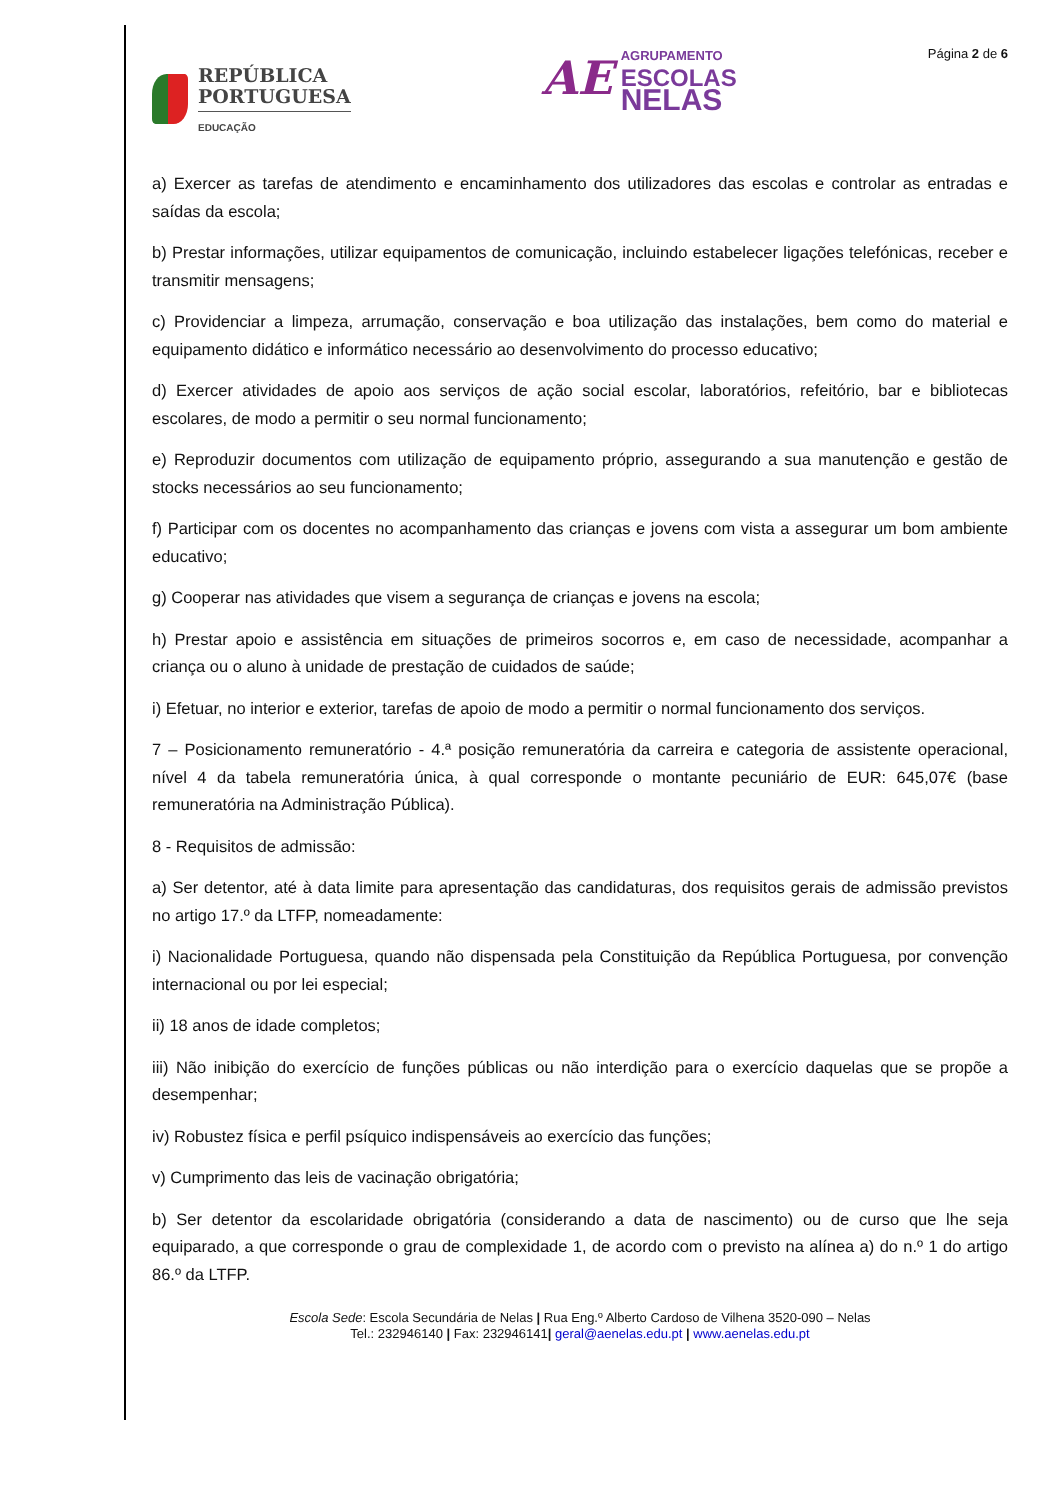REPÚBLICA
PORTUGUESA
EDUCAÇÃO
AE
AGRUPAMENTO
ESCOLAS
NELAS
Página 2 de 6
a) Exercer as tarefas de atendimento e encaminhamento dos utilizadores das escolas e controlar as entradas e saídas da escola;
b) Prestar informações, utilizar equipamentos de comunicação, incluindo estabelecer ligações telefónicas, receber e transmitir mensagens;
c) Providenciar a limpeza, arrumação, conservação e boa utilização das instalações, bem como do material e equipamento didático e informático necessário ao desenvolvimento do processo educativo;
d) Exercer atividades de apoio aos serviços de ação social escolar, laboratórios, refeitório, bar e bibliotecas escolares, de modo a permitir o seu normal funcionamento;
e) Reproduzir documentos com utilização de equipamento próprio, assegurando a sua manutenção e gestão de stocks necessários ao seu funcionamento;
f) Participar com os docentes no acompanhamento das crianças e jovens com vista a assegurar um bom ambiente educativo;
g) Cooperar nas atividades que visem a segurança de crianças e jovens na escola;
h) Prestar apoio e assistência em situações de primeiros socorros e, em caso de necessidade, acompanhar a criança ou o aluno à unidade de prestação de cuidados de saúde;
i) Efetuar, no interior e exterior, tarefas de apoio de modo a permitir o normal funcionamento dos serviços.
7 – Posicionamento remuneratório - 4.ª posição remuneratória da carreira e categoria de assistente operacional, nível 4 da tabela remuneratória única, à qual corresponde o montante pecuniário de EUR: 645,07€ (base remuneratória na Administração Pública).
8 - Requisitos de admissão:
a) Ser detentor, até à data limite para apresentação das candidaturas, dos requisitos gerais de admissão previstos no artigo 17.º da LTFP, nomeadamente:
i) Nacionalidade Portuguesa, quando não dispensada pela Constituição da República Portuguesa, por convenção internacional ou por lei especial;
ii) 18 anos de idade completos;
iii) Não inibição do exercício de funções públicas ou não interdição para o exercício daquelas que se propõe a desempenhar;
iv) Robustez física e perfil psíquico indispensáveis ao exercício das funções;
v) Cumprimento das leis de vacinação obrigatória;
b) Ser detentor da escolaridade obrigatória (considerando a data de nascimento) ou de curso que lhe seja equiparado, a que corresponde o grau de complexidade 1, de acordo com o previsto na alínea a) do n.º 1 do artigo 86.º da LTFP.
Escola Sede: Escola Secundária de Nelas | Rua Eng.º Alberto Cardoso de Vilhena 3520-090 – Nelas
Tel.: 232946140 | Fax: 232946141| geral@aenelas.edu.pt | www.aenelas.edu.pt